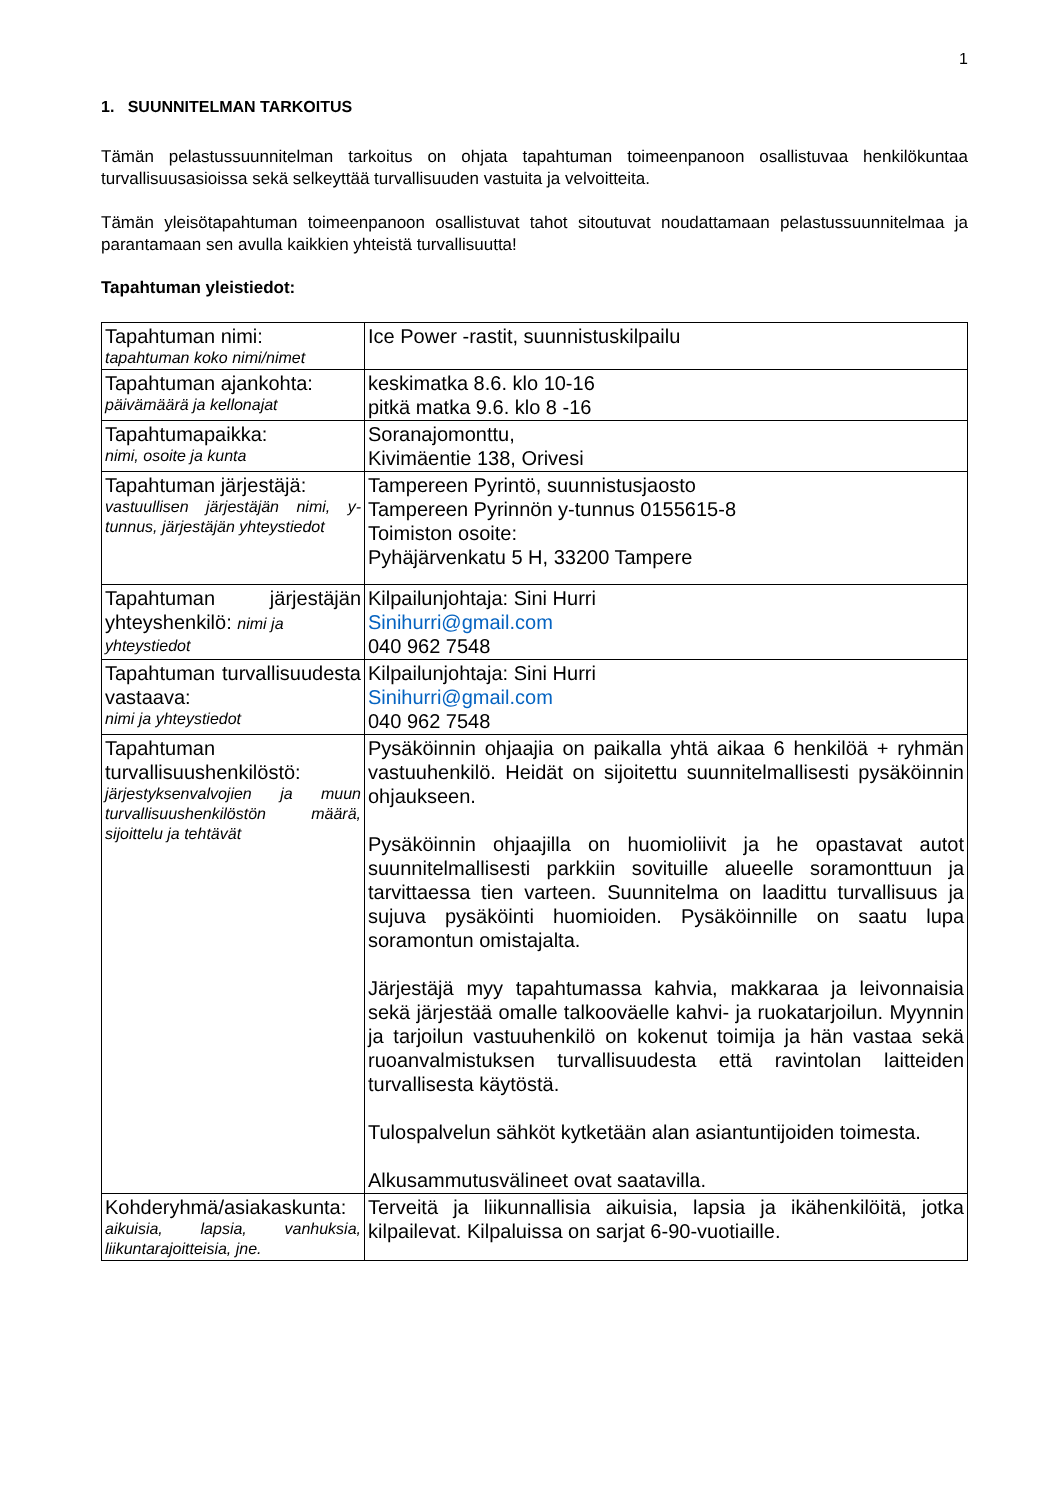1
1. SUUNNITELMAN TARKOITUS
Tämän pelastussuunnitelman tarkoitus on ohjata tapahtuman toimeenpanoon osallistuvaa henkilökuntaa turvallisuusasioissa sekä selkeyttää turvallisuuden vastuita ja velvoitteita.
Tämän yleisötapahtuman toimeenpanoon osallistuvat tahot sitoutuvat noudattamaan pelastussuunnitelmaa ja parantamaan sen avulla kaikkien yhteistä turvallisuutta!
Tapahtuman yleistiedot:
| Tapahtuman nimi: tapahtuman koko nimi/nimet | Ice Power -rastit, suunnistuskilpailu |
| Tapahtuman ajankohta: päivämäärä ja kellonajat | keskimatka 8.6. klo 10-16 pitkä matka 9.6. klo 8 -16 |
| Tapahtumapaikka: nimi, osoite ja kunta | Soranajomonttu, Kivimäentie 138, Orivesi |
| Tapahtuman järjestäjä: vastuullisen järjestäjän nimi, y-tunnus, järjestäjän yhteystiedot | Tampereen Pyrintö, suunnistusjaosto Tampereen Pyrinnön y-tunnus 0155615-8 Toimiston osoite: Pyhäjärvenkatu 5 H, 33200 Tampere |
| Tapahtuman järjestäjän yhteyshenkilö: nimi ja yhteystiedot | Kilpailunjohtaja: Sini Hurri Sinihurri@gmail.com 040 962 7548 |
| Tapahtuman turvallisuudesta vastaava: nimi ja yhteystiedot | Kilpailunjohtaja: Sini Hurri Sinihurri@gmail.com 040 962 7548 |
| Tapahtuman turvallisuushenkilöstö: järjestyksenvalvojien ja muun turvallisuushenkilöstön määrä, sijoittelu ja tehtävät | Pysäköinnin ohjaajia on paikalla yhtä aikaa 6 henkilöä + ryhmän vastuuhenkilö. Heidät on sijoitettu suunnitelmallisesti pysäköinnin ohjaukseen. Pysäköinnin ohjaajilla on huomioliivit ja he opastavat autot suunnitelmallisesti parkkiin sovituille alueelle soramonttuun ja tarvittaessa tien varteen. Suunnitelma on laadittu turvallisuus ja sujuva pysäköinti huomioiden. Pysäköinnille on saatu lupa soramontun omistajalta. Järjestäjä myy tapahtumassa kahvia, makkaraa ja leivonnaisia sekä järjestää omalle talkooväelle kahvi- ja ruokatarjoilun. Myynnin ja tarjoilun vastuuhenkilö on kokenut toimija ja hän vastaa sekä ruoanvalmistuksen turvallisuudesta että ravintolan laitteiden turvallisesta käytöstä. Tulospalvelun sähköt kytketään alan asiantuntijoiden toimesta. Alkusammutusvälineet ovat saatavilla. |
| Kohderyhmä/asiakaskunta: aikuisia, lapsia, vanhuksia, liikuntarajoitteisia, jne. | Terveitä ja liikunnallisia aikuisia, lapsia ja ikähenkilöitä, jotka kilpailevat. Kilpaluissa on sarjat 6-90-vuotiaille. |